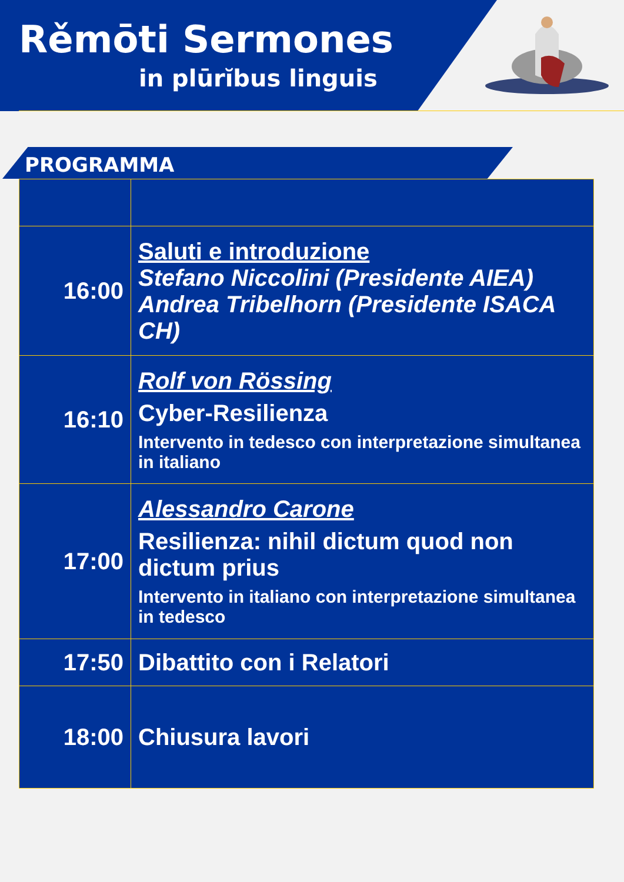Rěmōti Sermones
in plūrĭbus linguis
PROGRAMMA
| 16:00 | Saluti e introduzione Stefano Niccolini (Presidente AIEA) Andrea Tribelhorn (Presidente ISACA CH) |
| 16:10 | Rolf von Rössing Cyber-Resilienza Intervento in tedesco con interpretazione simultanea in italiano |
| 17:00 | Alessandro Carone Resilienza: nihil dictum quod non dictum prius Intervento in italiano con interpretazione simultanea in tedesco |
| 17:50 | Dibattito con i Relatori |
| 18:00 | Chiusura lavori |